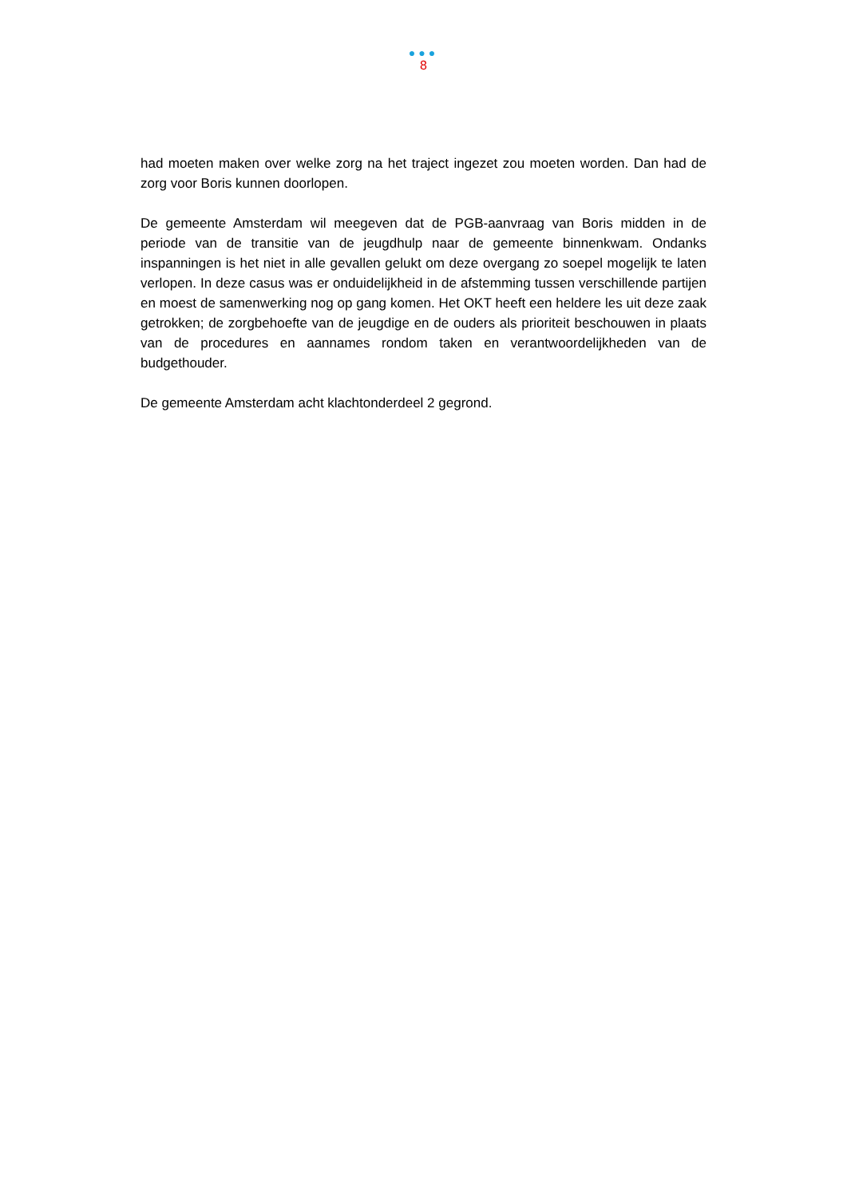●●●
8
had moeten maken over welke zorg na het traject ingezet zou moeten worden. Dan had de zorg voor Boris kunnen doorlopen.
De gemeente Amsterdam wil meegeven dat de PGB-aanvraag van Boris midden in de periode van de transitie van de jeugdhulp naar de gemeente binnenkwam. Ondanks inspanningen is het niet in alle gevallen gelukt om deze overgang zo soepel mogelijk te laten verlopen. In deze casus was er onduidelijkheid in de afstemming tussen verschillende partijen en moest de samenwerking nog op gang komen. Het OKT heeft een heldere les uit deze zaak getrokken; de zorgbehoefte van de jeugdige en de ouders als prioriteit beschouwen in plaats van de procedures en aannames rondom taken en verantwoordelijkheden van de budgethouder.
De gemeente Amsterdam acht klachtonderdeel 2 gegrond.